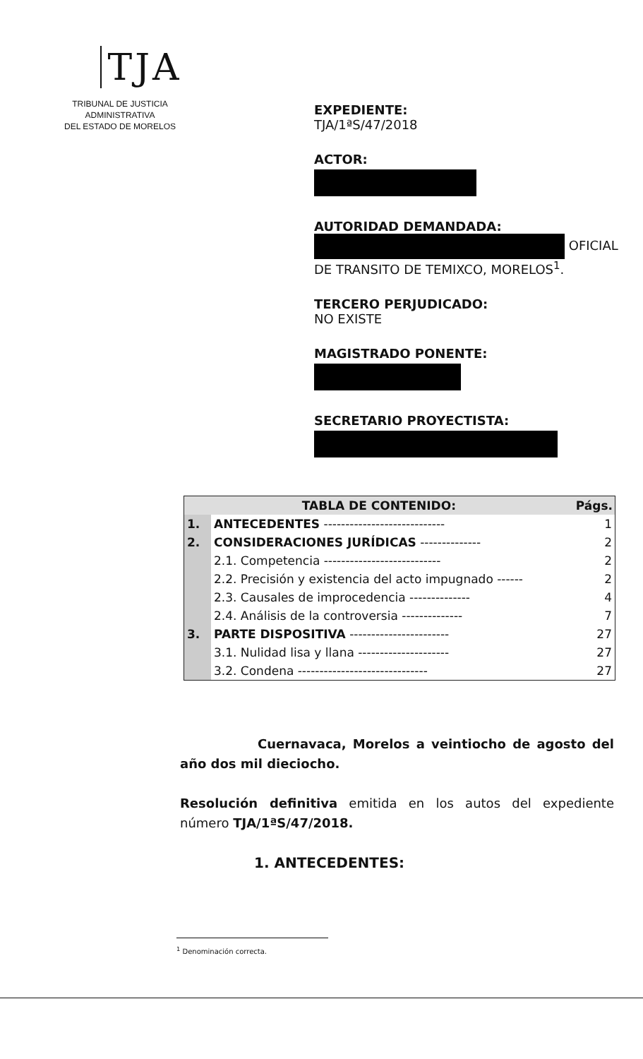TJA
TRIBUNAL DE JUSTICIA ADMINISTRATIVA
DEL ESTADO DE MORELOS
EXPEDIENTE:
TJA/1ªS/47/2018
ACTOR:
AUTORIDAD DEMANDADA:
OFICIAL DE TRANSITO DE TEMIXCO, MORELOS<sup>1</sup>.
TERCERO PERJUDICADO:
NO EXISTE
MAGISTRADO PONENTE:
SECRETARIO PROYECTISTA:
| TABLA DE CONTENIDO: | | Págs. |
| --- | --- | --- |
| 1. | ANTECEDENTES ---------------------------- | 1 |
| 2. | CONSIDERACIONES JURÍDICAS -------------- | 2 |
| | 2.1. Competencia --------------------------- | 2 |
| | 2.2. Precisión y existencia del acto impugnado ------ | 2 |
| | 2.3. Causales de improcedencia -------------- | 4 |
| | 2.4. Análisis de la controversia -------------- | 7 |
| 3. | PARTE DISPOSITIVA ----------------------- | 27 |
| | 3.1. Nulidad lisa y llana --------------------- | 27 |
| | 3.2. Condena ------------------------------ | 27 |
Cuernavaca, Morelos a veintiocho de agosto del año dos mil dieciocho.
Resolución definitiva emitida en los autos del expediente número TJA/1ªS/47/2018.
1. ANTECEDENTES:
<sup>1</sup> Denominación correcta.